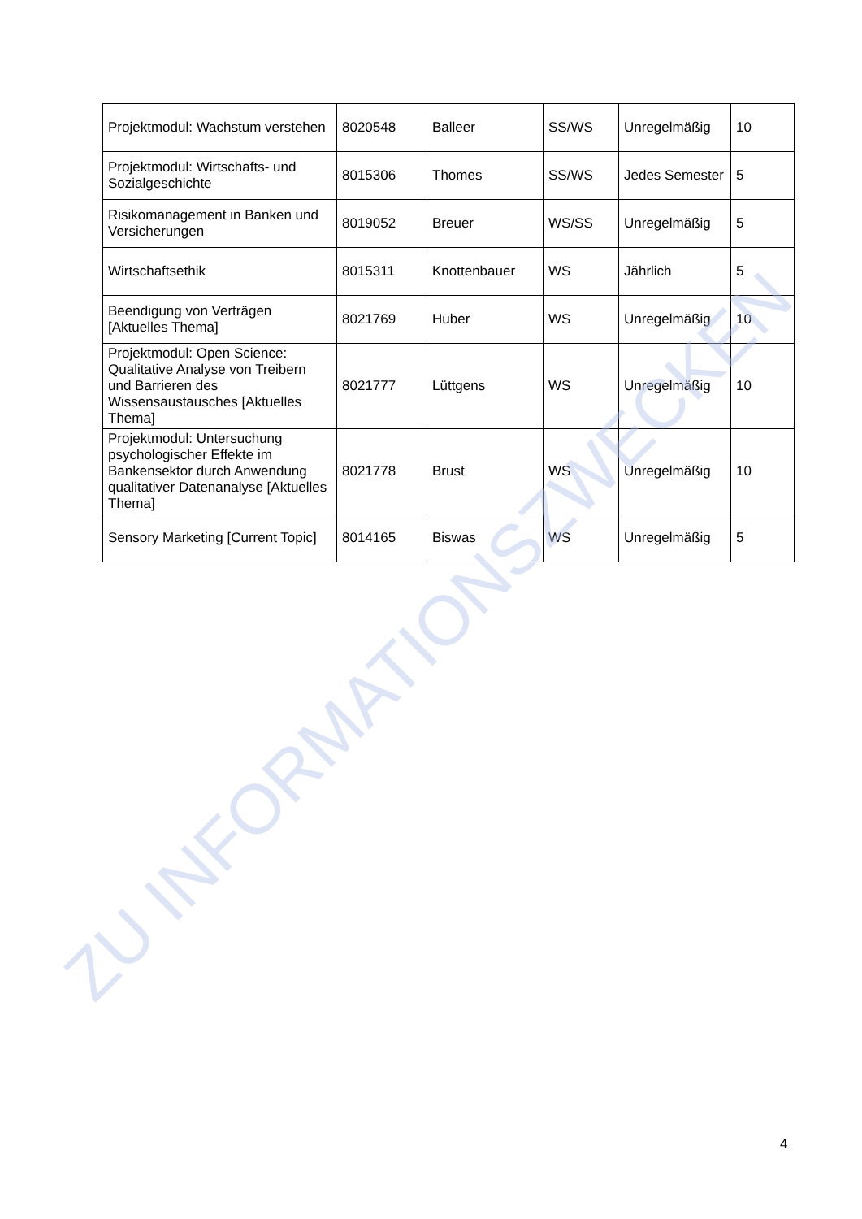| Projektmodul: Wachstum verstehen | 8020548 | Balleer | SS/WS | Unregelmäßig | 10 |
| Projektmodul: Wirtschafts- und Sozialgeschichte | 8015306 | Thomes | SS/WS | Jedes Semester | 5 |
| Risikomanagement in Banken und Versicherungen | 8019052 | Breuer | WS/SS | Unregelmäßig | 5 |
| Wirtschaftsethik | 8015311 | Knottenbauer | WS | Jährlich | 5 |
| Beendigung von Verträgen [Aktuelles Thema] | 8021769 | Huber | WS | Unregelmäßig | 10 |
| Projektmodul: Open Science: Qualitative Analyse von Treibern und Barrieren des Wissensaustausches [Aktuelles Thema] | 8021777 | Lüttgens | WS | Unregelmäßig | 10 |
| Projektmodul: Untersuchung psychologischer Effekte im Bankensektor durch Anwendung qualitativer Datenanalyse [Aktuelles Thema] | 8021778 | Brust | WS | Unregelmäßig | 10 |
| Sensory Marketing [Current Topic] | 8014165 | Biswas | WS | Unregelmäßig | 5 |
ZU INFORMATIONSZWECKEN
4